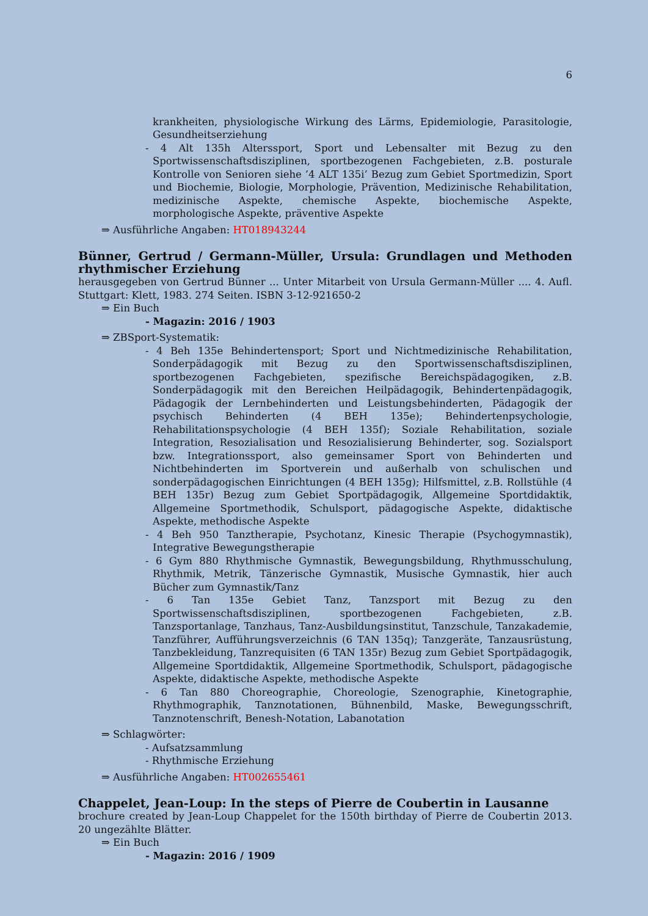6
krankheiten, physiologische Wirkung des Lärms, Epidemiologie, Parasitologie, Gesundheitserziehung
- 4 Alt 135h Alterssport, Sport und Lebensalter mit Bezug zu den Sportwissenschaftsdisziplinen, sportbezogenen Fachgebieten, z.B. posturale Kontrolle von Senioren siehe ’4 ALT 135i’ Bezug zum Gebiet Sportmedizin, Sport und Biochemie, Biologie, Morphologie, Prävention, Medizinische Rehabilitation, medizinische Aspekte, chemische Aspekte, biochemische Aspekte, morphologische Aspekte, präventive Aspekte
⇒ Ausführliche Angaben: HT018943244
Bünner, Gertrud / Germann-Müller, Ursula: Grundlagen und Methoden rhythmischer Erziehung
herausgegeben von Gertrud Bünner ... Unter Mitarbeit von Ursula Germann-Müller .... 4. Aufl. Stuttgart: Klett, 1983. 274 Seiten. ISBN 3-12-921650-2
⇒ Ein Buch
- Magazin: 2016 / 1903
⇒ ZBSport-Systematik:
- 4 Beh 135e Behindertensport; Sport und Nichtmedizinische Rehabilitation, Sonderpädagogik mit Bezug zu den Sportwissenschaftsdisziplinen, sportbezogenen Fachgebieten, spezifische Bereichspädagogiken, z.B. Sonderpädagogik mit den Bereichen Heilpädagogik, Behindertenpädagogik, Pädagogik der Lernbehinderten und Leistungsbehinderten, Pädagogik der psychisch Behinderten (4 BEH 135e); Behindertenpsychologie, Rehabilitationspsychologie (4 BEH 135f); Soziale Rehabilitation, soziale Integration, Resozialisation und Resozialisierung Behinderter, sog. Sozialsport bzw. Integrationssport, also gemeinsamer Sport von Behinderten und Nichtbehinderten im Sportverein und außerhalb von schulischen und sonderpädagogischen Einrichtungen (4 BEH 135g); Hilfsmittel, z.B. Rollstühle (4 BEH 135r) Bezug zum Gebiet Sportpädagogik, Allgemeine Sportdidaktik, Allgemeine Sportmethodik, Schulsport, pädagogische Aspekte, didaktische Aspekte, methodische Aspekte
- 4 Beh 950 Tanztherapie, Psychotanz, Kinesic Therapie (Psychogymnastik), Integrative Bewegungstherapie
- 6 Gym 880 Rhythmische Gymnastik, Bewegungsbildung, Rhythmusschulung, Rhythmik, Metrik, Tänzerische Gymnastik, Musische Gymnastik, hier auch Bücher zum Gymnastik/Tanz
- 6 Tan 135e Gebiet Tanz, Tanzsport mit Bezug zu den Sportwissenschaftsdisziplinen, sportbezogenen Fachgebieten, z.B. Tanzsportanlage, Tanzhaus, Tanz-Ausbildungsinstitut, Tanzschule, Tanzakademie, Tanzführer, Aufführungsverzeichnis (6 TAN 135q); Tanzgeräte, Tanzausrüstung, Tanzbekleidung, Tanzrequisiten (6 TAN 135r) Bezug zum Gebiet Sportpädagogik, Allgemeine Sportdidaktik, Allgemeine Sportmethodik, Schulsport, pädagogische Aspekte, didaktische Aspekte, methodische Aspekte
- 6 Tan 880 Choreographie, Choreologie, Szenographie, Kinetographie, Rhythmographik, Tanznotationen, Bühnenbild, Maske, Bewegungsschrift, Tanznotenschrift, Benesh-Notation, Labanotation
⇒ Schlagwörter:
- Aufsatzsammlung
- Rhythmische Erziehung
⇒ Ausführliche Angaben: HT002655461
Chappelet, Jean-Loup: In the steps of Pierre de Coubertin in Lausanne
brochure created by Jean-Loup Chappelet for the 150th birthday of Pierre de Coubertin 2013. 20 ungezählte Blätter.
⇒ Ein Buch
- Magazin: 2016 / 1909